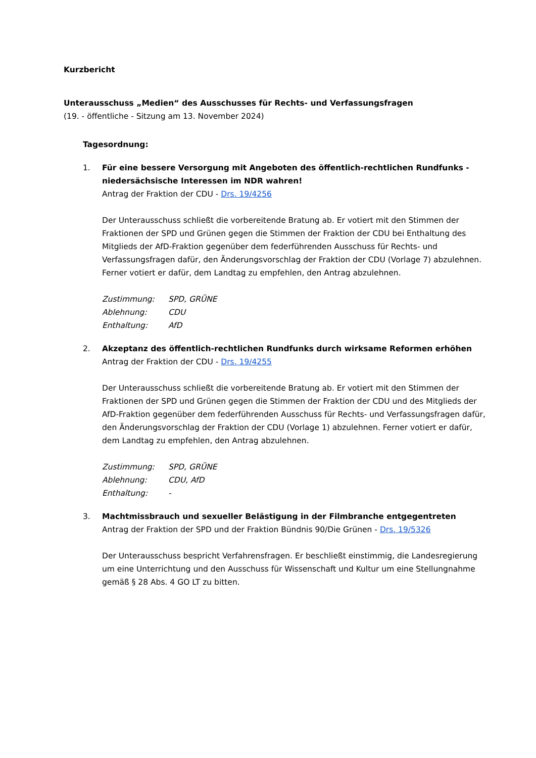Kurzbericht
Unterausschuss „Medien“ des Ausschusses für Rechts- und Verfassungsfragen
(19. - öffentliche - Sitzung am 13. November 2024)
Tagesordnung:
1. Für eine bessere Versorgung mit Angeboten des öffentlich-rechtlichen Rundfunks - niedersächsische Interessen im NDR wahren!
Antrag der Fraktion der CDU - Drs. 19/4256
Der Unterausschuss schließt die vorbereitende Bratung ab. Er votiert mit den Stimmen der Fraktionen der SPD und Grünen gegen die Stimmen der Fraktion der CDU bei Enthaltung des Mitglieds der AfD-Fraktion gegenüber dem federführenden Ausschuss für Rechts- und Verfassungsfragen dafür, den Änderungsvorschlag der Fraktion der CDU (Vorlage 7) abzulehnen. Ferner votiert er dafür, dem Landtag zu empfehlen, den Antrag abzulehnen.
Zustimmung: SPD, GRÜNE
Ablehnung: CDU
Enthaltung: AfD
2. Akzeptanz des öffentlich-rechtlichen Rundfunks durch wirksame Reformen erhöhen
Antrag der Fraktion der CDU - Drs. 19/4255
Der Unterausschuss schließt die vorbereitende Bratung ab. Er votiert mit den Stimmen der Fraktionen der SPD und Grünen gegen die Stimmen der Fraktion der CDU und des Mitglieds der AfD-Fraktion gegenüber dem federführenden Ausschuss für Rechts- und Verfassungsfragen dafür, den Änderungsvorschlag der Fraktion der CDU (Vorlage 1) abzulehnen. Ferner votiert er dafür, dem Landtag zu empfehlen, den Antrag abzulehnen.
Zustimmung: SPD, GRÜNE
Ablehnung: CDU, AfD
Enthaltung: -
3. Machtmissbrauch und sexueller Belästigung in der Filmbranche entgegentreten
Antrag der Fraktion der SPD und der Fraktion Bündnis 90/Die Grünen - Drs. 19/5326
Der Unterausschuss bespricht Verfahrensfragen. Er beschließt einstimmig, die Landesregierung um eine Unterrichtung und den Ausschuss für Wissenschaft und Kultur um eine Stellungnahme gemäß § 28 Abs. 4 GO LT zu bitten.